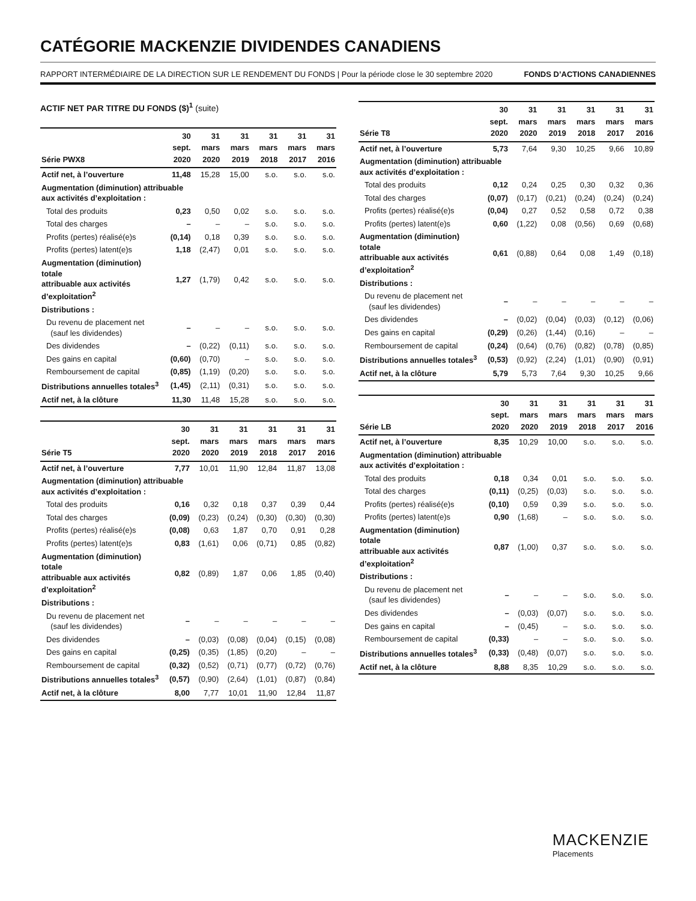CATÉGORIE MACKENZIE DIVIDENDES CANADIENS
RAPPORT INTERMÉDIAIRE DE LA DIRECTION SUR LE RENDEMENT DU FONDS | Pour la période close le 30 septembre 2020 FONDS D’ACTIONS CANADIENNES
ACTIF NET PAR TITRE DU FONDS ($)<sup>1</sup> (suite)
| Série PWX8 | 30 sept. 2020 | 31 mars 2020 | 31 mars 2019 | 31 mars 2018 | 31 mars 2017 | 31 mars 2016 |
| --- | --- | --- | --- | --- | --- | --- |
| Actif net, à l’ouverture | 11,48 | 15,28 | 15,00 | s.o. | s.o. | s.o. |
| Augmentation (diminution) attribuable aux activités d’exploitation : | | | | | | |
| Total des produits | 0,23 | 0,50 | 0,02 | s.o. | s.o. | s.o. |
| Total des charges | – | – | – | s.o. | s.o. | s.o. |
| Profits (pertes) réalisé(e)s | (0,14) | 0,18 | 0,39 | s.o. | s.o. | s.o. |
| Profits (pertes) latent(e)s | 1,18 | (2,47) | 0,01 | s.o. | s.o. | s.o. |
| Augmentation (diminution) totale attribuable aux activités d’exploitation<sup>2</sup> | 1,27 | (1,79) | 0,42 | s.o. | s.o. | s.o. |
| Distributions : | | | | | | |
| Du revenu de placement net (sauf les dividendes) | – | – | – | s.o. | s.o. | s.o. |
| Des dividendes | – | (0,22) | (0,11) | s.o. | s.o. | s.o. |
| Des gains en capital | (0,60) | (0,70) | – | s.o. | s.o. | s.o. |
| Remboursement de capital | (0,85) | (1,19) | (0,20) | s.o. | s.o. | s.o. |
| Distributions annuelles totales<sup>3</sup> | (1,45) | (2,11) | (0,31) | s.o. | s.o. | s.o. |
| Actif net, à la clôture | 11,30 | 11,48 | 15,28 | s.o. | s.o. | s.o. |
| Série T5 | 30 sept. 2020 | 31 mars 2020 | 31 mars 2019 | 31 mars 2018 | 31 mars 2017 | 31 mars 2016 |
| --- | --- | --- | --- | --- | --- | --- |
| Actif net, à l’ouverture | 7,77 | 10,01 | 11,90 | 12,84 | 11,87 | 13,08 |
| Augmentation (diminution) attribuable aux activités d’exploitation : | | | | | | |
| Total des produits | 0,16 | 0,32 | 0,18 | 0,37 | 0,39 | 0,44 |
| Total des charges | (0,09) | (0,23) | (0,24) | (0,30) | (0,30) | (0,30) |
| Profits (pertes) réalisé(e)s | (0,08) | 0,63 | 1,87 | 0,70 | 0,91 | 0,28 |
| Profits (pertes) latent(e)s | 0,83 | (1,61) | 0,06 | (0,71) | 0,85 | (0,82) |
| Augmentation (diminution) totale attribuable aux activités d’exploitation<sup>2</sup> | 0,82 | (0,89) | 1,87 | 0,06 | 1,85 | (0,40) |
| Distributions : | | | | | | |
| Du revenu de placement net (sauf les dividendes) | – | – | – | – | – | – |
| Des dividendes | – | (0,03) | (0,08) | (0,04) | (0,15) | (0,08) |
| Des gains en capital | (0,25) | (0,35) | (1,85) | (0,20) | – | – |
| Remboursement de capital | (0,32) | (0,52) | (0,71) | (0,77) | (0,72) | (0,76) |
| Distributions annuelles totales<sup>3</sup> | (0,57) | (0,90) | (2,64) | (1,01) | (0,87) | (0,84) |
| Actif net, à la clôture | 8,00 | 7,77 | 10,01 | 11,90 | 12,84 | 11,87 |
| Série T8 | 30 sept. 2020 | 31 mars 2020 | 31 mars 2019 | 31 mars 2018 | 31 mars 2017 | 31 mars 2016 |
| --- | --- | --- | --- | --- | --- | --- |
| Actif net, à l’ouverture | 5,73 | 7,64 | 9,30 | 10,25 | 9,66 | 10,89 |
| Augmentation (diminution) attribuable aux activités d’exploitation : | | | | | | |
| Total des produits | 0,12 | 0,24 | 0,25 | 0,30 | 0,32 | 0,36 |
| Total des charges | (0,07) | (0,17) | (0,21) | (0,24) | (0,24) | (0,24) |
| Profits (pertes) réalisé(e)s | (0,04) | 0,27 | 0,52 | 0,58 | 0,72 | 0,38 |
| Profits (pertes) latent(e)s | 0,60 | (1,22) | 0,08 | (0,56) | 0,69 | (0,68) |
| Augmentation (diminution) totale attribuable aux activités d’exploitation<sup>2</sup> | 0,61 | (0,88) | 0,64 | 0,08 | 1,49 | (0,18) |
| Distributions : | | | | | | |
| Du revenu de placement net (sauf les dividendes) | – | – | – | – | – | – |
| Des dividendes | – | (0,02) | (0,04) | (0,03) | (0,12) | (0,06) |
| Des gains en capital | (0,29) | (0,26) | (1,44) | (0,16) | – | – |
| Remboursement de capital | (0,24) | (0,64) | (0,76) | (0,82) | (0,78) | (0,85) |
| Distributions annuelles totales<sup>3</sup> | (0,53) | (0,92) | (2,24) | (1,01) | (0,90) | (0,91) |
| Actif net, à la clôture | 5,79 | 5,73 | 7,64 | 9,30 | 10,25 | 9,66 |
| Série LB | 30 sept. 2020 | 31 mars 2020 | 31 mars 2019 | 31 mars 2018 | 31 mars 2017 | 31 mars 2016 |
| --- | --- | --- | --- | --- | --- | --- |
| Actif net, à l’ouverture | 8,35 | 10,29 | 10,00 | s.o. | s.o. | s.o. |
| Augmentation (diminution) attribuable aux activités d’exploitation : | | | | | | |
| Total des produits | 0,18 | 0,34 | 0,01 | s.o. | s.o. | s.o. |
| Total des charges | (0,11) | (0,25) | (0,03) | s.o. | s.o. | s.o. |
| Profits (pertes) réalisé(e)s | (0,10) | 0,59 | 0,39 | s.o. | s.o. | s.o. |
| Profits (pertes) latent(e)s | 0,90 | (1,68) | – | s.o. | s.o. | s.o. |
| Augmentation (diminution) totale attribuable aux activités d’exploitation<sup>2</sup> | 0,87 | (1,00) | 0,37 | s.o. | s.o. | s.o. |
| Distributions : | | | | | | |
| Du revenu de placement net (sauf les dividendes) | – | – | – | s.o. | s.o. | s.o. |
| Des dividendes | – | (0,03) | (0,07) | s.o. | s.o. | s.o. |
| Des gains en capital | – | (0,45) | – | s.o. | s.o. | s.o. |
| Remboursement de capital | (0,33) | – | – | s.o. | s.o. | s.o. |
| Distributions annuelles totales<sup>3</sup> | (0,33) | (0,48) | (0,07) | s.o. | s.o. | s.o. |
| Actif net, à la clôture | 8,88 | 8,35 | 10,29 | s.o. | s.o. | s.o. |
MACKENZIE
Placements